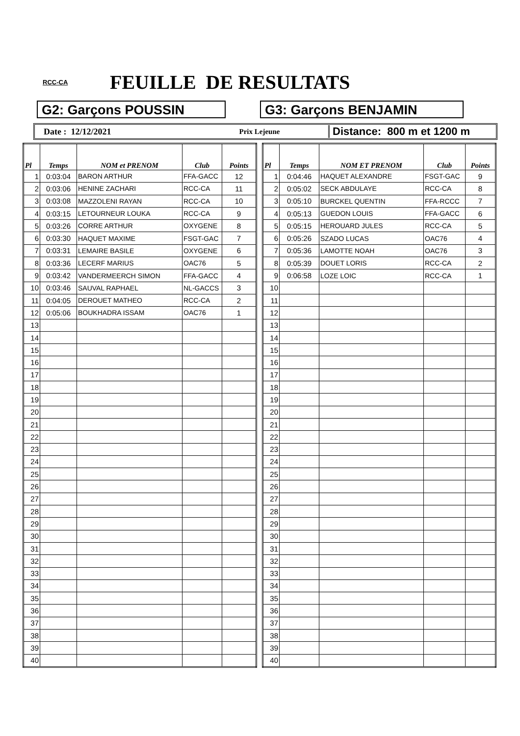RCC-CA
FEUILLE DE RESULTATS
G2: Garçons POUSSIN G3: Garçons BENJAMIN
Date : 12/12/2021
Prix Lejeune
Distance: 800 m et 1200 m
| Pl | Temps | NOM et PRENOM | Club | Points |
| --- | --- | --- | --- | --- |
| 1 | 0:03:04 | BARON ARTHUR | FFA-GACC | 12 |
| 2 | 0:03:06 | HENINE ZACHARI | RCC-CA | 11 |
| 3 | 0:03:08 | MAZZOLENI RAYAN | RCC-CA | 10 |
| 4 | 0:03:15 | LETOURNEUR LOUKA | RCC-CA | 9 |
| 5 | 0:03:26 | CORRE ARTHUR | OXYGENE | 8 |
| 6 | 0:03:30 | HAQUET MAXIME | FSGT-GAC | 7 |
| 7 | 0:03:31 | LEMAIRE BASILE | OXYGENE | 6 |
| 8 | 0:03:36 | LECERF MARIUS | OAC76 | 5 |
| 9 | 0:03:42 | VANDERMEERCH SIMON | FFA-GACC | 4 |
| 10 | 0:03:46 | SAUVAL RAPHAEL | NL-GACCS | 3 |
| 11 | 0:04:05 | DEROUET MATHEO | RCC-CA | 2 |
| 12 | 0:05:06 | BOUKHADRA ISSAM | OAC76 | 1 |
| 13 | | | | |
| 14 | | | | |
| 15 | | | | |
| 16 | | | | |
| 17 | | | | |
| 18 | | | | |
| 19 | | | | |
| 20 | | | | |
| 21 | | | | |
| 22 | | | | |
| 23 | | | | |
| 24 | | | | |
| 25 | | | | |
| 26 | | | | |
| 27 | | | | |
| 28 | | | | |
| 29 | | | | |
| 30 | | | | |
| 31 | | | | |
| 32 | | | | |
| 33 | | | | |
| 34 | | | | |
| 35 | | | | |
| 36 | | | | |
| 37 | | | | |
| 38 | | | | |
| 39 | | | | |
| 40 | | | | |
| Pl | Temps | NOM ET PRENOM | Club | Points |
| --- | --- | --- | --- | --- |
| 1 | 0:04:46 | HAQUET ALEXANDRE | FSGT-GAC | 9 |
| 2 | 0:05:02 | SECK ABDULAYE | RCC-CA | 8 |
| 3 | 0:05:10 | BURCKEL QUENTIN | FFA-RCCC | 7 |
| 4 | 0:05:13 | GUEDON LOUIS | FFA-GACC | 6 |
| 5 | 0:05:15 | HEROUARD JULES | RCC-CA | 5 |
| 6 | 0:05:26 | SZADO LUCAS | OAC76 | 4 |
| 7 | 0:05:36 | LAMOTTE NOAH | OAC76 | 3 |
| 8 | 0:05:39 | DOUET LORIS | RCC-CA | 2 |
| 9 | 0:06:58 | LOZE LOIC | RCC-CA | 1 |
| 10 | | | | |
| 11 | | | | |
| 12 | | | | |
| 13 | | | | |
| 14 | | | | |
| 15 | | | | |
| 16 | | | | |
| 17 | | | | |
| 18 | | | | |
| 19 | | | | |
| 20 | | | | |
| 21 | | | | |
| 22 | | | | |
| 23 | | | | |
| 24 | | | | |
| 25 | | | | |
| 26 | | | | |
| 27 | | | | |
| 28 | | | | |
| 29 | | | | |
| 30 | | | | |
| 31 | | | | |
| 32 | | | | |
| 33 | | | | |
| 34 | | | | |
| 35 | | | | |
| 36 | | | | |
| 37 | | | | |
| 38 | | | | |
| 39 | | | | |
| 40 | | | | |